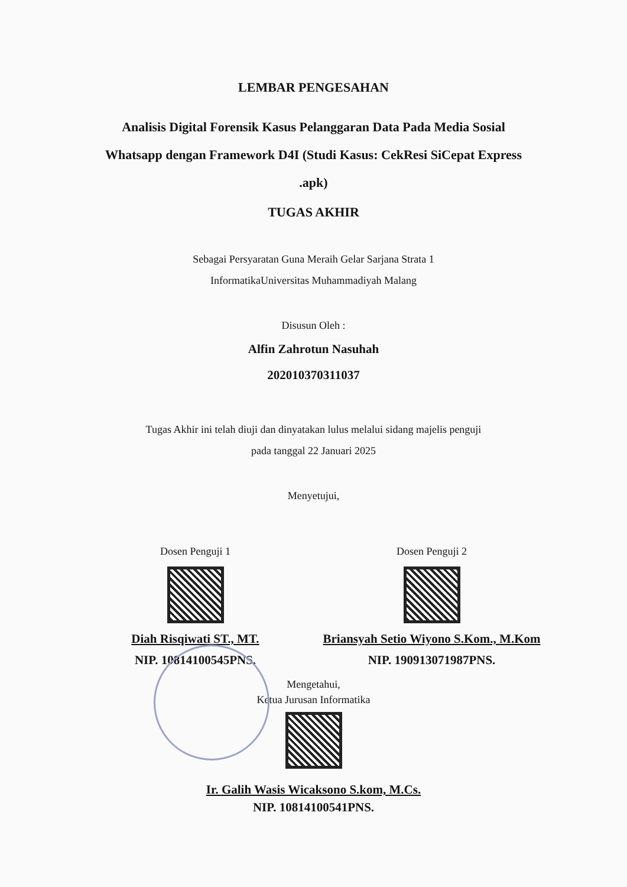LEMBAR PENGESAHAN
Analisis Digital Forensik Kasus Pelanggaran Data Pada Media Sosial Whatsapp dengan Framework D4I (Studi Kasus: CekResi SiCepat Express .apk)
TUGAS AKHIR
Sebagai Persyaratan Guna Meraih Gelar Sarjana Strata 1
InformatikaUniversitas Muhammadiyah Malang
Disusun Oleh :
Alfin Zahrotun Nasuhah
202010370311037
Tugas Akhir ini telah diuji dan dinyatakan lulus melalui sidang majelis penguji
pada tanggal 22 Januari 2025
Menyetujui,
Dosen Penguji 1
Diah Risqiwati ST., MT.
NIP. 10814100545PNS.
Dosen Penguji 2
Briansyah Setio Wiyono S.Kom., M.Kom
NIP. 190913071987PNS.
Mengetahui,
Ketua Jurusan Informatika
Ir. Galih Wasis Wicaksono S.kom, M.Cs.
NIP. 10814100541PNS.